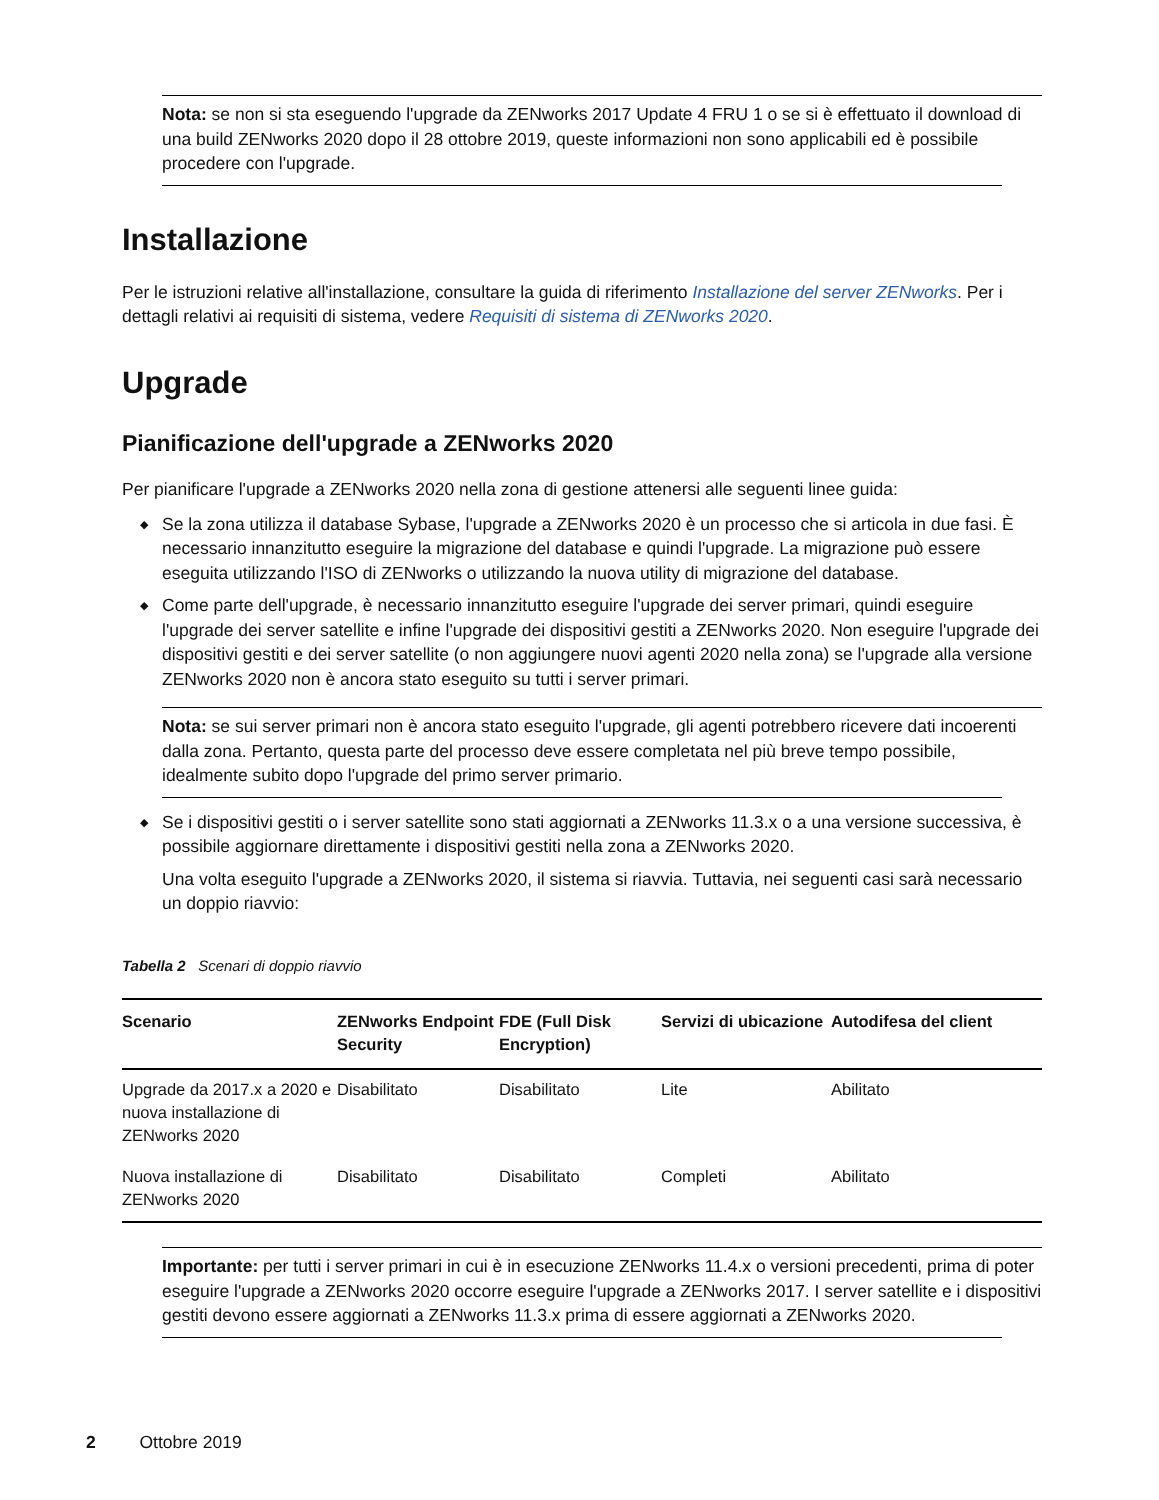Nota: se non si sta eseguendo l'upgrade da ZENworks 2017 Update 4 FRU 1 o se si è effettuato il download di una build ZENworks 2020 dopo il 28 ottobre 2019, queste informazioni non sono applicabili ed è possibile procedere con l'upgrade.
Installazione
Per le istruzioni relative all'installazione, consultare la guida di riferimento Installazione del server ZENworks. Per i dettagli relativi ai requisiti di sistema, vedere Requisiti di sistema di ZENworks 2020.
Upgrade
Pianificazione dell'upgrade a ZENworks 2020
Per pianificare l'upgrade a ZENworks 2020 nella zona di gestione attenersi alle seguenti linee guida:
◆ Se la zona utilizza il database Sybase, l'upgrade a ZENworks 2020 è un processo che si articola in due fasi. È necessario innanzitutto eseguire la migrazione del database e quindi l'upgrade. La migrazione può essere eseguita utilizzando l'ISO di ZENworks o utilizzando la nuova utility di migrazione del database.
◆ Come parte dell'upgrade, è necessario innanzitutto eseguire l'upgrade dei server primari, quindi eseguire l'upgrade dei server satellite e infine l'upgrade dei dispositivi gestiti a ZENworks 2020. Non eseguire l'upgrade dei dispositivi gestiti e dei server satellite (o non aggiungere nuovi agenti 2020 nella zona) se l'upgrade alla versione ZENworks 2020 non è ancora stato eseguito su tutti i server primari.
Nota: se sui server primari non è ancora stato eseguito l'upgrade, gli agenti potrebbero ricevere dati incoerenti dalla zona. Pertanto, questa parte del processo deve essere completata nel più breve tempo possibile, idealmente subito dopo l'upgrade del primo server primario.
◆ Se i dispositivi gestiti o i server satellite sono stati aggiornati a ZENworks 11.3.x o a una versione successiva, è possibile aggiornare direttamente i dispositivi gestiti nella zona a ZENworks 2020.
Una volta eseguito l'upgrade a ZENworks 2020, il sistema si riavvia. Tuttavia, nei seguenti casi sarà necessario un doppio riavvio:
Tabella 2 Scenari di doppio riavvio
| Scenario | ZENworks Endpoint Security | FDE (Full Disk Encryption) | Servizi di ubicazione | Autodifesa del client |
| --- | --- | --- | --- | --- |
| Upgrade da 2017.x a 2020 e nuova installazione di ZENworks 2020 | Disabilitato | Disabilitato | Lite | Abilitato |
| Nuova installazione di ZENworks 2020 | Disabilitato | Disabilitato | Completi | Abilitato |
Importante: per tutti i server primari in cui è in esecuzione ZENworks 11.4.x o versioni precedenti, prima di poter eseguire l'upgrade a ZENworks 2020 occorre eseguire l'upgrade a ZENworks 2017. I server satellite e i dispositivi gestiti devono essere aggiornati a ZENworks 11.3.x prima di essere aggiornati a ZENworks 2020.
2 Ottobre 2019